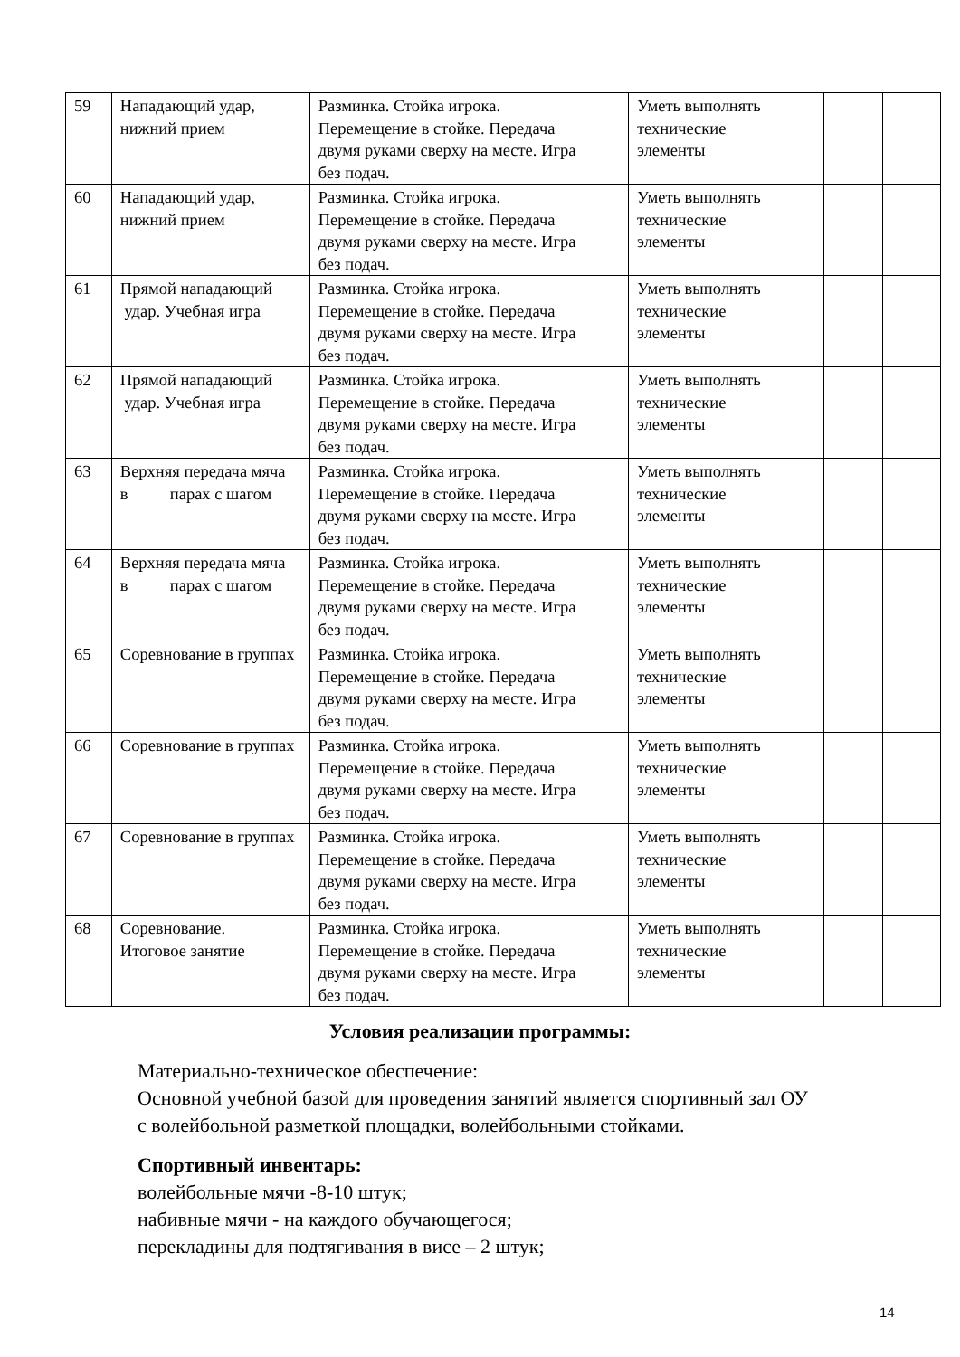| 59 | Нападающий удар, нижний прием | Разминка. Стойка игрока. Перемещение в стойке. Передача двумя руками сверху на месте. Игра без подач. | Уметь выполнять технические элементы | | |
| 60 | Нападающий удар, нижний прием | Разминка. Стойка игрока. Перемещение в стойке. Передача двумя руками сверху на месте. Игра без подач. | Уметь выполнять технические элементы | | |
| 61 | Прямой нападающий удар. Учебная игра | Разминка. Стойка игрока. Перемещение в стойке. Передача двумя руками сверху на месте. Игра без подач. | Уметь выполнять технические элементы | | |
| 62 | Прямой нападающий удар. Учебная игра | Разминка. Стойка игрока. Перемещение в стойке. Передача двумя руками сверху на месте. Игра без подач. | Уметь выполнять технические элементы | | |
| 63 | Верхняя передача мяча в парах с шагом | Разминка. Стойка игрока. Перемещение в стойке. Передача двумя руками сверху на месте. Игра без подач. | Уметь выполнять технические элементы | | |
| 64 | Верхняя передача мяча в парах с шагом | Разминка. Стойка игрока. Перемещение в стойке. Передача двумя руками сверху на месте. Игра без подач. | Уметь выполнять технические элементы | | |
| 65 | Соревнование в группах | Разминка. Стойка игрока. Перемещение в стойке. Передача двумя руками сверху на месте. Игра без подач. | Уметь выполнять технические элементы | | |
| 66 | Соревнование в группах | Разминка. Стойка игрока. Перемещение в стойке. Передача двумя руками сверху на месте. Игра без подач. | Уметь выполнять технические элементы | | |
| 67 | Соревнование в группах | Разминка. Стойка игрока. Перемещение в стойке. Передача двумя руками сверху на месте. Игра без подач. | Уметь выполнять технические элементы | | |
| 68 | Соревнование. Итоговое занятие | Разминка. Стойка игрока. Перемещение в стойке. Передача двумя руками сверху на месте. Игра без подач. | Уметь выполнять технические элементы | | |
Условия реализации программы:
Материально-техническое обеспечение:
Основной учебной базой для проведения занятий является спортивный зал ОУ
с волейбольной разметкой площадки, волейбольными стойками.
Спортивный инвентарь:
волейбольные мячи -8-10 штук;
набивные мячи - на каждого обучающегося;
перекладины для подтягивания в висе – 2 штук;
14